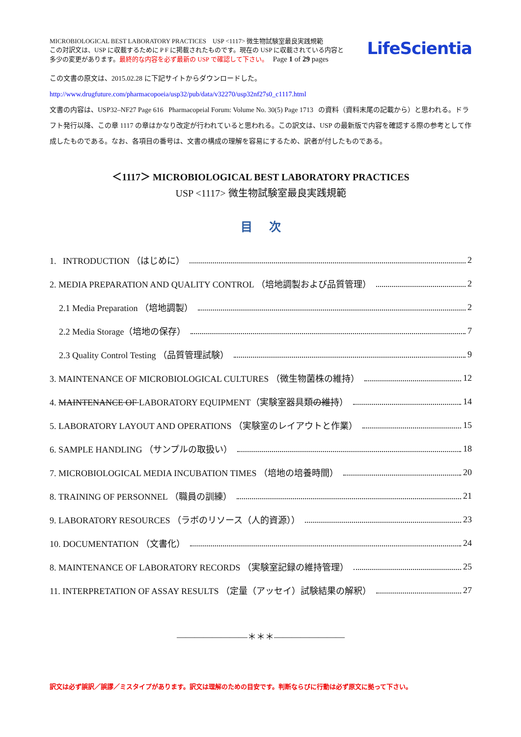MICROBIOLOGICAL BEST LABORATORY PRACTICES USP <1117> 微生物試験室最良実践規範
この対訳文は、USP に収載するために P F に掲載されたものです。現在の USP に収載されている内容と
多少の変更があります。最終的な内容を必ず最新の USP で確認して下さい。 Page 1 of 29 pages
LifeScientia
この文書の原文は、2015.02.28 に下記サイトからダウンロードした。
http://www.drugfuture.com/pharmacopoeia/usp32/pub/data/v32270/usp32nf27s0_c1117.html
文書の内容は、USP32–NF27 Page 616 Pharmacopeial Forum: Volume No. 30(5) Page 1713 の資料（資料末尾の記載から）と思われる。ドラフト発行以降、この章 1117 の章はかなり改定が行われていると思われる。この訳文は、USP の最新版で内容を確認する際の参考として作成したものである。なお、各項目の番号は、文書の構成の理解を容易にするため、訳者が付したものである。
＜1117＞ MICROBIOLOGICAL BEST LABORATORY PRACTICES
USP <1117> 微生物試験室最良実践規範
目 次
1. INTRODUCTION （はじめに） 2
2. MEDIA PREPARATION AND QUALITY CONTROL （培地調製および品質管理） 2
2.1 Media Preparation （培地調製） 2
2.2 Media Storage（培地の保存） 7
2.3 Quality Control Testing （品質管理試験） 9
3. MAINTENANCE OF MICROBIOLOGICAL CULTURES （微生物菌株の維持） 12
4. MAINTENANCE OF LABORATORY EQUIPMENT（実験室器具類の維持） 14
5. LABORATORY LAYOUT AND OPERATIONS （実験室のレイアウトと作業） 15
6. SAMPLE HANDLING （サンプルの取扱い） 18
7. MICROBIOLOGICAL MEDIA INCUBATION TIMES （培地の培養時間） 20
8. TRAINING OF PERSONNEL （職員の訓練） 21
9. LABORATORY RESOURCES （ラボのリソース（人的資源）） 23
10. DOCUMENTATION （文書化） 24
8. MAINTENANCE OF LABORATORY RECORDS （実験室記録の維持管理） 25
11. INTERPRETATION OF ASSAY RESULTS （定量（アッセイ）試験結果の解釈） 27
————————＊＊＊————————
訳文は必ず誤訳／誤謬／ミスタイプがあります。訳文は理解のための目安です。判断ならびに行動は必ず原文に拠って下さい。